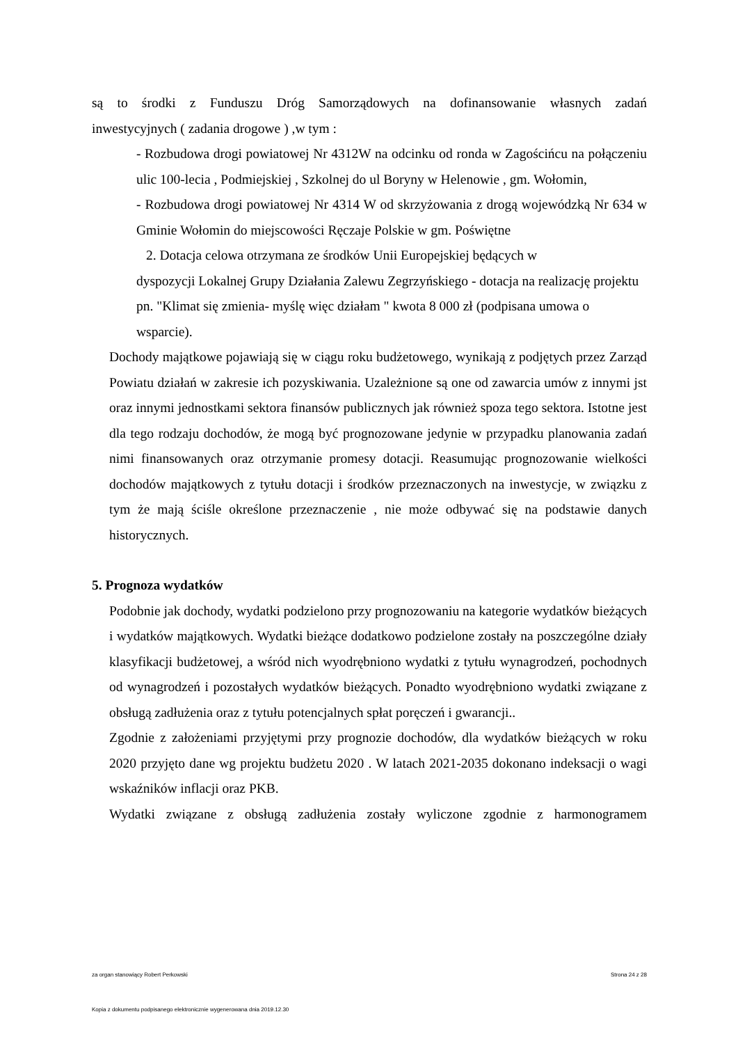są to środki z Funduszu Dróg Samorządowych na dofinansowanie własnych zadań
inwestycyjnych ( zadania drogowe ) ,w tym :
- Rozbudowa drogi powiatowej Nr 4312W na odcinku od ronda w Zagościńcu na połączeniu ulic 100-lecia , Podmiejskiej , Szkolnej do ul Boryny w Helenowie , gm. Wołomin,
- Rozbudowa drogi powiatowej Nr 4314 W od skrzyżowania z drogą wojewódzką Nr 634 w Gminie Wołomin do miejscowości Ręczaje Polskie w gm. Poświętne
2. Dotacja celowa otrzymana ze środków Unii Europejskiej będących w
dyspozycji Lokalnej Grupy Działania Zalewu Zegrzyńskiego - dotacja na realizację projektu pn. "Klimat się zmienia- myślę więc działam " kwota 8 000 zł (podpisana umowa o wsparcie).
Dochody majątkowe pojawiają się w ciągu roku budżetowego, wynikają z podjętych przez Zarząd Powiatu działań w zakresie ich pozyskiwania. Uzależnione są one od zawarcia umów z innymi jst oraz innymi jednostkami sektora finansów publicznych jak również spoza tego sektora. Istotne jest dla tego rodzaju dochodów, że mogą być prognozowane jedynie w przypadku planowania zadań nimi finansowanych oraz otrzymanie promesy dotacji. Reasumując prognozowanie wielkości dochodów majątkowych z tytułu dotacji i środków przeznaczonych na inwestycje, w związku z tym że mają ściśle określone przeznaczenie , nie może odbywać się na podstawie danych historycznych.
5. Prognoza wydatków
Podobnie jak dochody, wydatki podzielono przy prognozowaniu na kategorie wydatków bieżących i wydatków majątkowych. Wydatki bieżące dodatkowo podzielone zostały na poszczególne działy klasyfikacji budżetowej, a wśród nich wyodrębniono wydatki z tytułu wynagrodzeń, pochodnych od wynagrodzeń i pozostałych wydatków bieżących. Ponadto wyodrębniono wydatki związane z obsługą zadłużenia oraz z tytułu potencjalnych spłat poręczeń i gwarancji..
Zgodnie z założeniami przyjętymi przy prognozie dochodów, dla wydatków bieżących w roku 2020 przyjęto dane wg projektu budżetu 2020 . W latach 2021-2035 dokonano indeksacji o wagi wskaźników inflacji oraz PKB.
Wydatki związane z obsługą zadłużenia zostały wyliczone zgodnie z harmonogramem
za organ stanowiący Robert Perkowski Strona 24 z 28
Kopia z dokumentu podpisanego elektronicznie wygenerowana dnia 2019.12.30